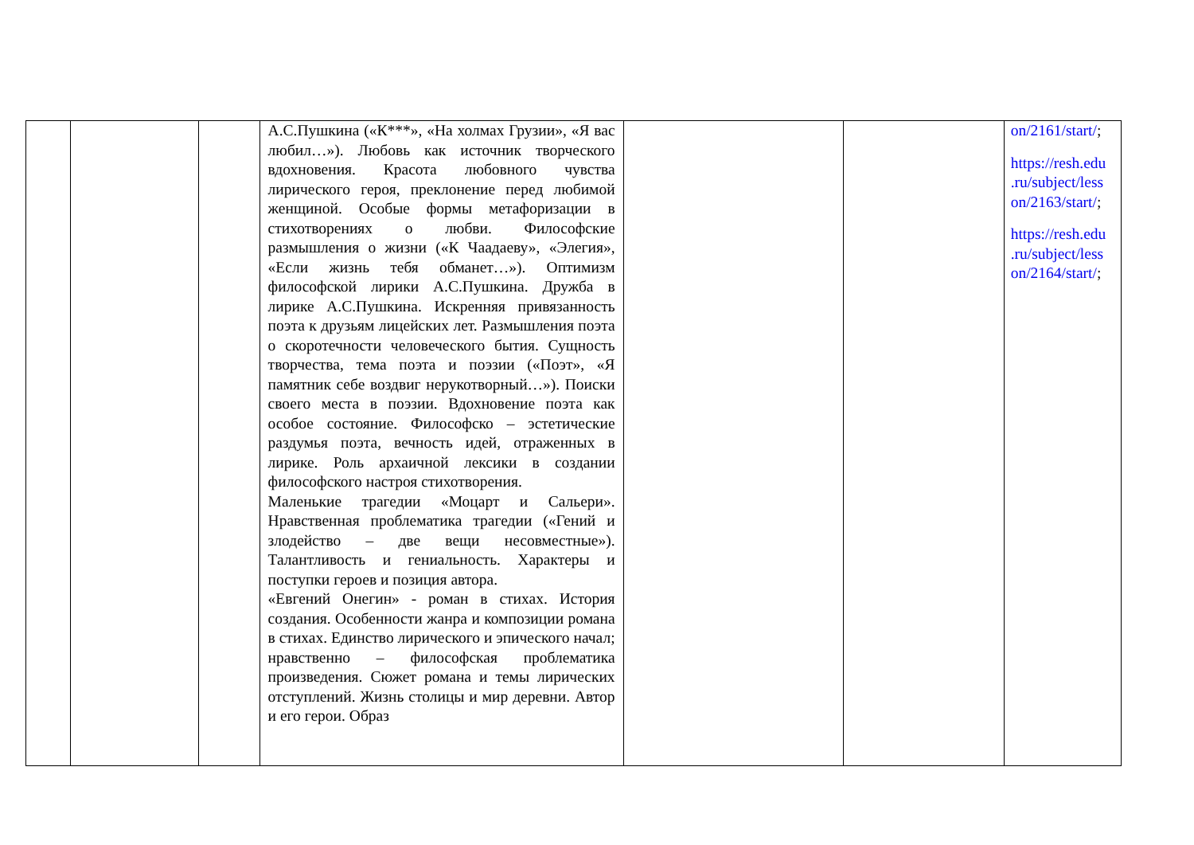| | | | А.С.Пушкина («К***», «На холмах Грузии», «Я вас любил…»). Любовь как источник творческого вдохновения. Красота любовного чувства лирического героя, преклонение перед любимой женщиной. Особые формы метафоризации в стихотворениях о любви. Философские размышления о жизни («К Чаадаеву», «Элегия», «Если жизнь тебя обманет…»). Оптимизм философской лирики А.С.Пушкина. Дружба в лирике А.С.Пушкина. Искренняя привязанность поэта к друзьям лицейских лет. Размышления поэта о скоротечности человеческого бытия. Сущность творчества, тема поэта и поэзии («Поэт», «Я памятник себе воздвиг нерукотворный…»). Поиски своего места в поэзии. Вдохновение поэта как особое состояние. Философско – эстетические раздумья поэта, вечность идей, отраженных в лирике. Роль архаичной лексики в создании философского настроя стихотворения. Маленькие трагедии «Моцарт и Сальери». Нравственная проблематика трагедии («Гений и злодейство – две вещи несовместные»). Талантливость и гениальность. Характеры и поступки героев и позиция автора. «Евгений Онегин» - роман в стихах. История создания. Особенности жанра и композиции романа в стихах. Единство лирического и эпического начал; нравственно – философская проблематика произведения. Сюжет романа и темы лирических отступлений. Жизнь столицы и мир деревни. Автор и его герои. Образ | | | on/2161/start/ ; https://resh.edu .ru/subject/less on/2163/start/ ; https://resh.edu .ru/subject/less on/2164/start/ ; |